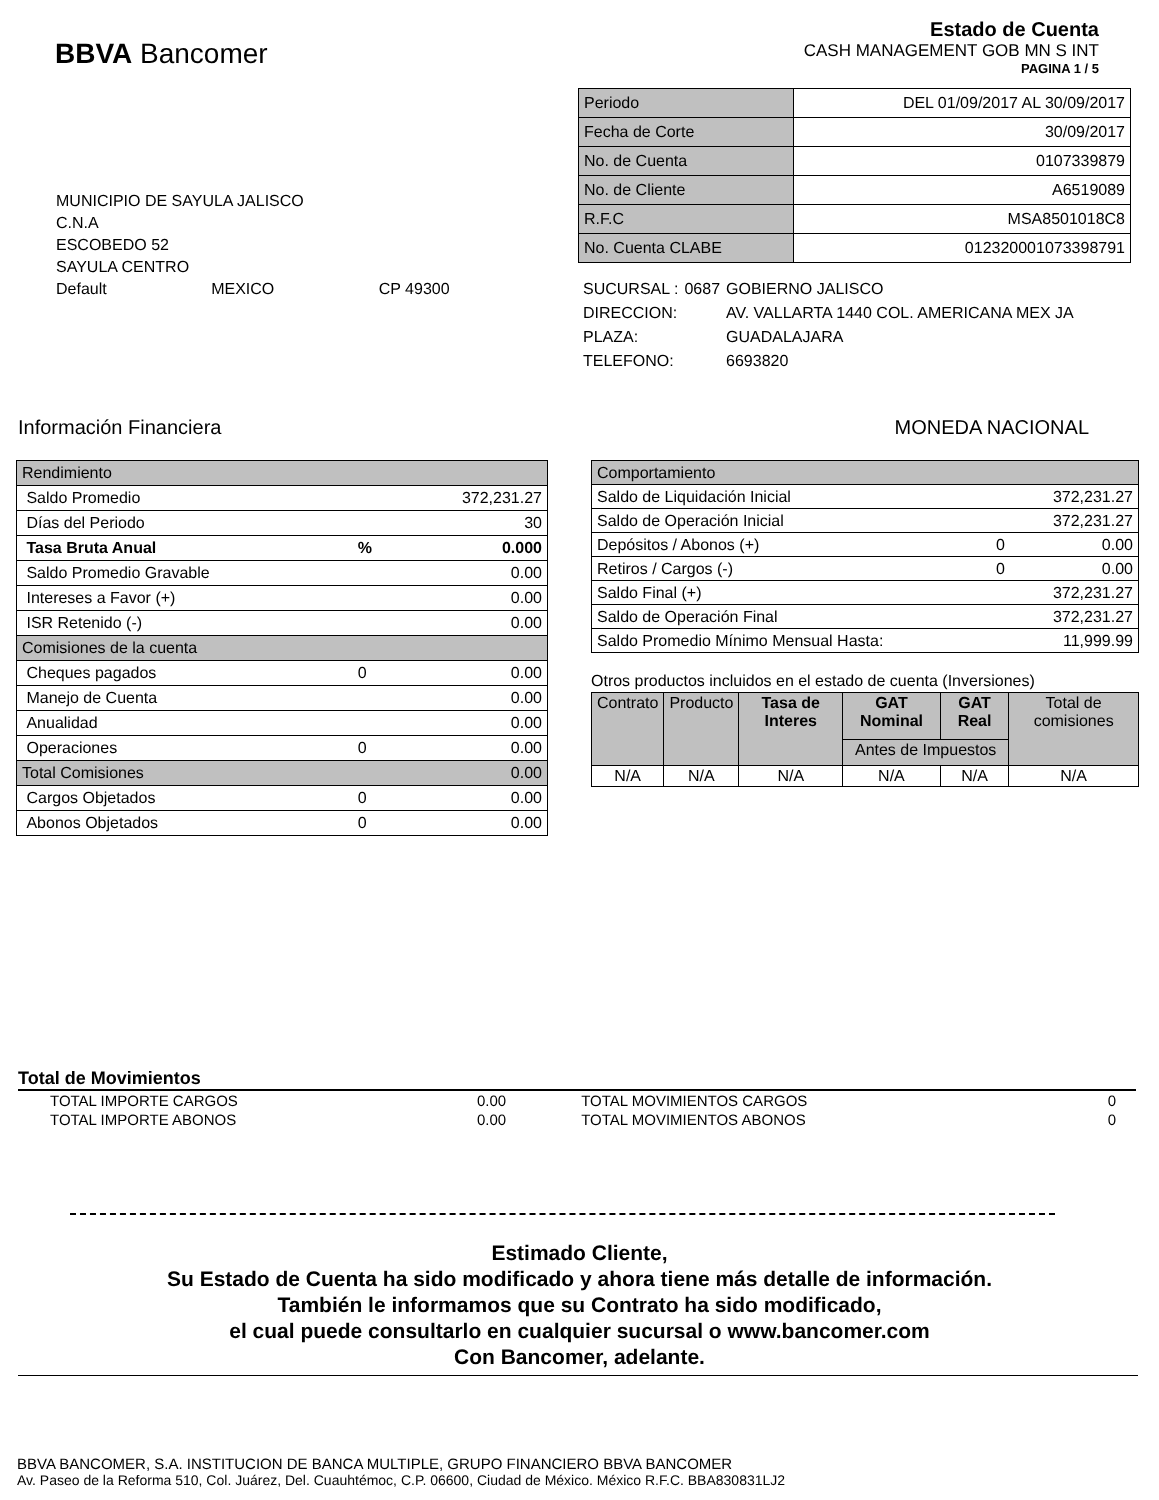BBVA Bancomer
Estado de Cuenta
CASH MANAGEMENT GOB MN S INT
PAGINA 1 / 5
| Periodo | DEL 01/09/2017 AL 30/09/2017 |
| Fecha de Corte | 30/09/2017 |
| No. de Cuenta | 0107339879 |
| No. de Cliente | A6519089 |
| R.F.C | MSA8501018C8 |
| No. Cuenta CLABE | 012320001073398791 |
MUNICIPIO DE SAYULA JALISCO
C.N.A
ESCOBEDO 52
SAYULA CENTRO
Default MEXICO CP 49300
| SUCURSAL : | 0687 | GOBIERNO JALISCO |
| DIRECCION: | | AV. VALLARTA 1440 COL. AMERICANA MEX JA |
| PLAZA: | | GUADALAJARA |
| TELEFONO: | | 6693820 |
Información Financiera MONEDA NACIONAL
| Rendimiento | | |
| Saldo Promedio | | 372,231.27 |
| Días del Periodo | | 30 |
| Tasa Bruta Anual | % | 0.000 |
| Saldo Promedio Gravable | | 0.00 |
| Intereses a Favor (+) | | 0.00 |
| ISR Retenido (-) | | 0.00 |
| Comisiones de la cuenta | | |
| Cheques pagados | 0 | 0.00 |
| Manejo de Cuenta | | 0.00 |
| Anualidad | | 0.00 |
| Operaciones | 0 | 0.00 |
| Total Comisiones | | 0.00 |
| Cargos Objetados | 0 | 0.00 |
| Abonos Objetados | 0 | 0.00 |
| Comportamiento | | |
| Saldo de Liquidación Inicial | | 372,231.27 |
| Saldo de Operación Inicial | | 372,231.27 |
| Depósitos / Abonos (+) | 0 | 0.00 |
| Retiros / Cargos (-) | 0 | 0.00 |
| Saldo Final (+) | | 372,231.27 |
| Saldo de Operación Final | | 372,231.27 |
| Saldo Promedio Mínimo Mensual Hasta: | | 11,999.99 |
Otros productos incluidos en el estado de cuenta (Inversiones)
| Contrato | Producto | Tasa de Interes | GAT Nominal | GAT Real | Total de comisiones |
| | | | Antes de Impuestos | | |
| N/A | N/A | N/A | N/A | N/A | N/A |
Total de Movimientos
| TOTAL IMPORTE CARGOS | 0.00 | TOTAL MOVIMIENTOS CARGOS | 0 |
| TOTAL IMPORTE ABONOS | 0.00 | TOTAL MOVIMIENTOS ABONOS | 0 |
Estimado Cliente,
Su Estado de Cuenta ha sido modificado y ahora tiene más detalle de información.
También le informamos que su Contrato ha sido modificado,
el cual puede consultarlo en cualquier sucursal o www.bancomer.com
Con Bancomer, adelante.
BBVA BANCOMER, S.A. INSTITUCION DE BANCA MULTIPLE, GRUPO FINANCIERO BBVA BANCOMER
Av. Paseo de la Reforma 510, Col. Juárez, Del. Cuauhtémoc, C.P. 06600, Ciudad de México. México R.F.C. BBA830831LJ2